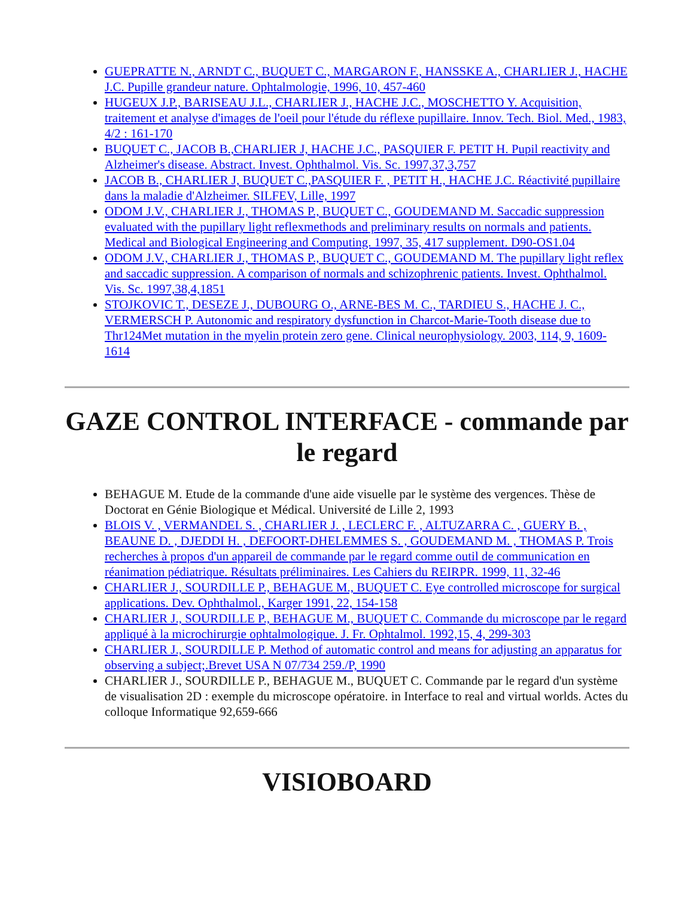GUEPRATTE N., ARNDT C., BUQUET C., MARGARON F., HANSSKE A., CHARLIER J., HACHE J.C. Pupille grandeur nature. Ophtalmologie, 1996, 10, 457-460
HUGEUX J.P., BARISEAU J.L., CHARLIER J., HACHE J.C., MOSCHETTO Y. Acquisition, traitement et analyse d'images de l'oeil pour l'étude du réflexe pupillaire. Innov. Tech. Biol. Med., 1983, 4/2 : 161-170
BUQUET C., JACOB B.,CHARLIER J, HACHE J.C., PASQUIER F. PETIT H. Pupil reactivity and Alzheimer's disease. Abstract. Invest. Ophthalmol. Vis. Sc. 1997,37,3,757
JACOB B., CHARLIER J, BUQUET C.,PASQUIER F. , PETIT H., HACHE J.C. Réactivité pupillaire dans la maladie d'Alzheimer. SILFEV, Lille, 1997
ODOM J.V., CHARLIER J., THOMAS P., BUQUET C., GOUDEMAND M. Saccadic suppression evaluated with the pupillary light reflexmethods and preliminary results on normals and patients. Medical and Biological Engineering and Computing. 1997, 35, 417 supplement. D90-OS1.04
ODOM J.V., CHARLIER J., THOMAS P., BUQUET C., GOUDEMAND M. The pupillary light reflex and saccadic suppression. A comparison of normals and schizophrenic patients. Invest. Ophthalmol. Vis. Sc. 1997,38,4,1851
STOJKOVIC T., DESEZE J., DUBOURG O., ARNE-BES M. C., TARDIEU S., HACHE J. C., VERMERSCH P. Autonomic and respiratory dysfunction in Charcot-Marie-Tooth disease due to Thr124Met mutation in the myelin protein zero gene. Clinical neurophysiology. 2003, 114, 9, 1609-1614
GAZE CONTROL INTERFACE - commande par le regard
BEHAGUE M. Etude de la commande d'une aide visuelle par le système des vergences. Thèse de Doctorat en Génie Biologique et Médical. Université de Lille 2, 1993
BLOIS V. , VERMANDEL S. , CHARLIER J. , LECLERC F. , ALTUZARRA C. , GUERY B. , BEAUNE D. , DJEDDI H. , DEFOORT-DHELEMMES S. , GOUDEMAND M. , THOMAS P. Trois recherches à propos d'un appareil de commande par le regard comme outil de communication en réanimation pédiatrique. Résultats préliminaires. Les Cahiers du REIRPR. 1999, 11, 32-46
CHARLIER J., SOURDILLE P., BEHAGUE M., BUQUET C. Eye controlled microscope for surgical applications. Dev. Ophthalmol., Karger 1991, 22, 154-158
CHARLIER J., SOURDILLE P., BEHAGUE M., BUQUET C. Commande du microscope par le regard appliqué à la microchirurgie ophtalmologique. J. Fr. Ophtalmol. 1992,15, 4, 299-303
CHARLIER J., SOURDILLE P. Method of automatic control and means for adjusting an apparatus for observing a subject;.Brevet USA N 07/734 259./P, 1990
CHARLIER J., SOURDILLE P., BEHAGUE M., BUQUET C. Commande par le regard d'un système de visualisation 2D : exemple du microscope opératoire. in Interface to real and virtual worlds. Actes du colloque Informatique 92,659-666
VISIOBOARD